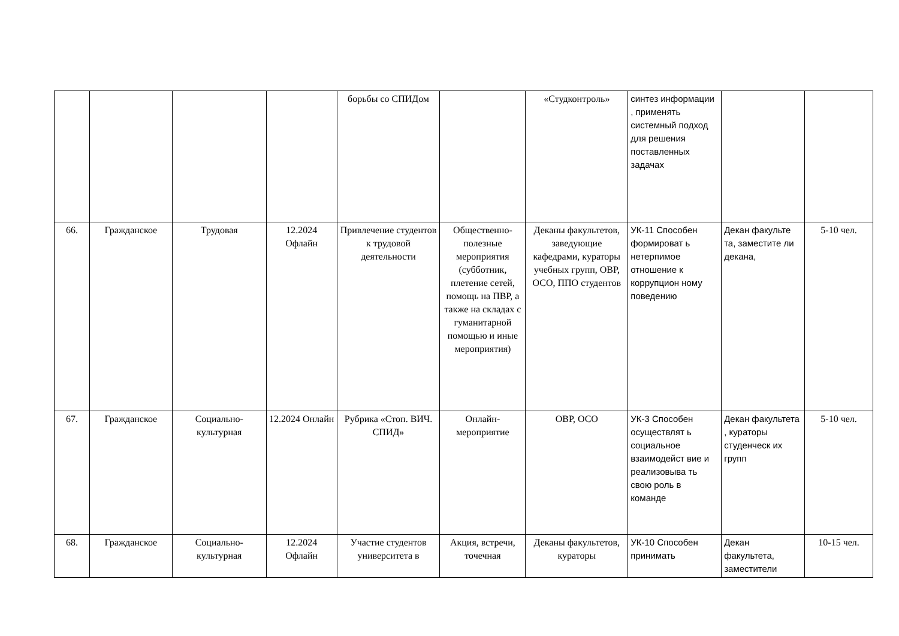| | | | | борьбы со СПИДом | | «Студконтроль» | синтез информации , применять системный подход для решения поставленных задачах | | |
| 66. | Гражданское | Трудовая | 12.2024 Офлайн | Привлечение студентов к трудовой деятельности | Общественно-полезные мероприятия (субботник, плетение сетей, помощь на ПВР, а также на складах с гуманитарной помощью и иные мероприятия) | Деканы факультетов, заведующие кафедрами, кураторы учебных групп, ОВР, ОСО, ППО студентов | УК-11 Способен формироват ь нетерпимое отношение к коррупцион ному поведению | Декан факульте та, заместите ли декана, | 5-10 чел. |
| 67. | Гражданское | Социально-культурная | 12.2024 Онлайн | Рубрика «Стоп. ВИЧ. СПИД» | Онлайн-мероприятие | ОВР, ОСО | УК-3 Способен осуществлят ь социальное взаимодейст вие и реализовыва ть свою роль в команде | Декан факультета , кураторы студенческ их групп | 5-10 чел. |
| 68. | Гражданское | Социально-культурная | 12.2024 Офлайн | Участие студентов университета в | Акция, встречи, точечная | Деканы факультетов, кураторы | УК-10 Способен принимать | Декан факультета, заместители | 10-15 чел. |